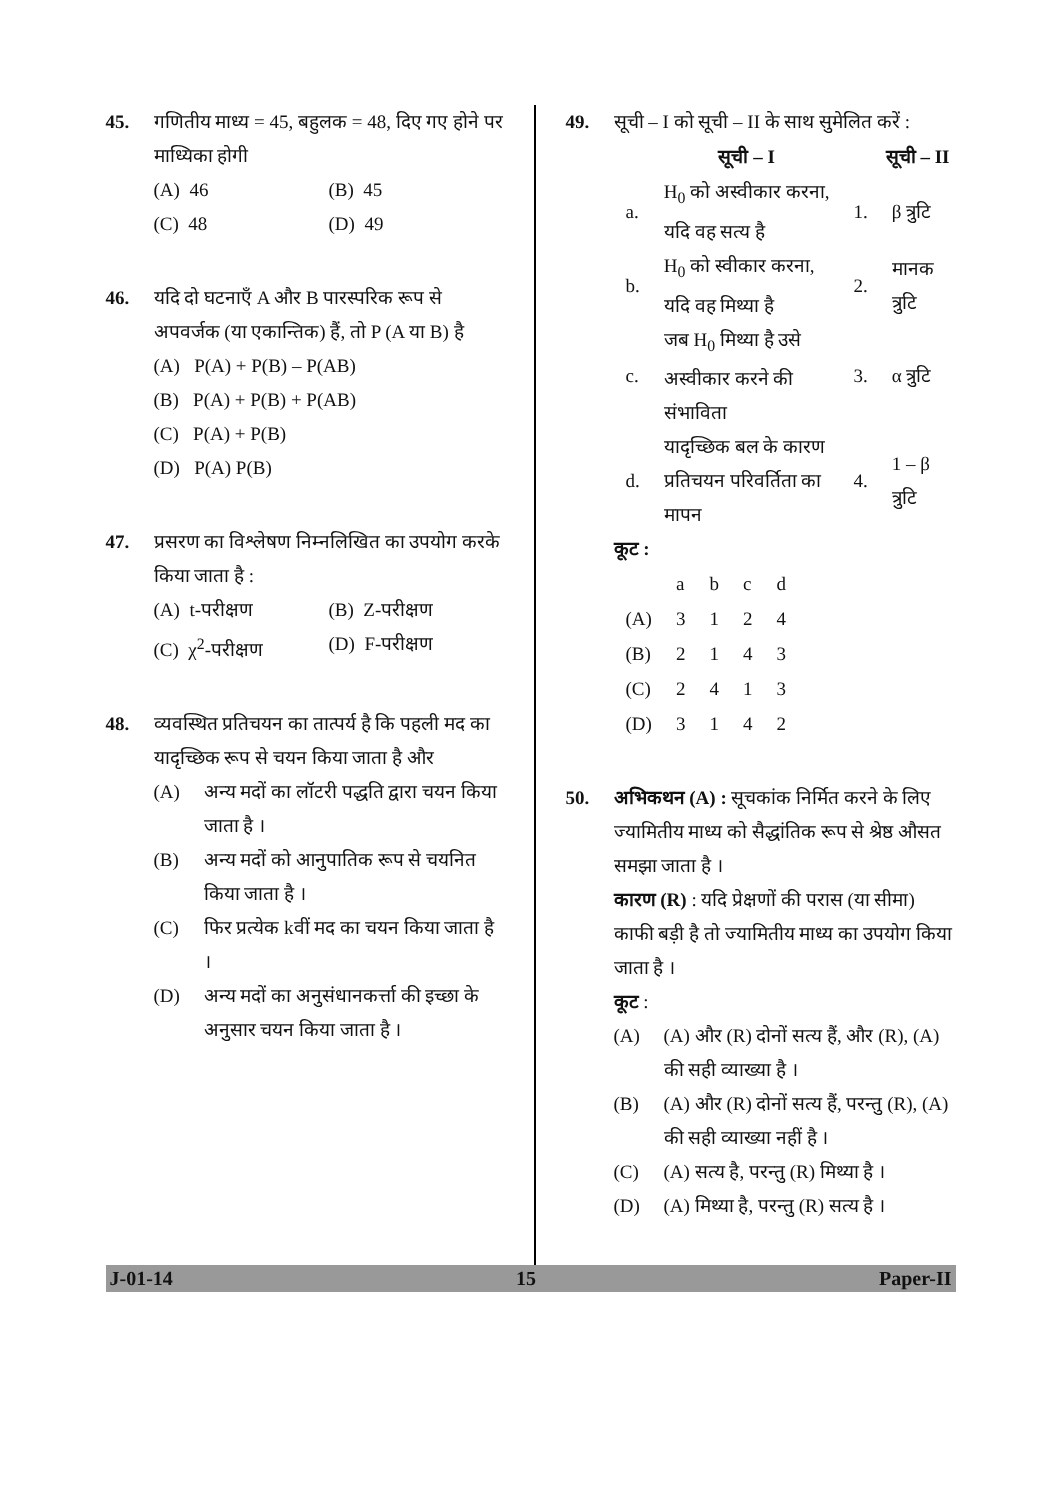45. गणितीय माध्य = 45, बहुलक = 48, दिए गए होने पर माध्यिका होगी
(A) 46 (B) 45
(C) 48 (D) 49
46. यदि दो घटनाएँ A और B पारस्परिक रूप से अपवर्जक (या एकान्तिक) हैं, तो P (A या B) है
(A) P(A) + P(B) – P(AB)
(B) P(A) + P(B) + P(AB)
(C) P(A) + P(B)
(D) P(A) P(B)
47. प्रसरण का विश्लेषण निम्नलिखित का उपयोग करके किया जाता है :
(A) t-परीक्षण (B) Z-परीक्षण
(C) χ<sup>2</sup>-परीक्षण (D) F-परीक्षण
48. व्यवस्थित प्रतिचयन का तात्पर्य है कि पहली मद का यादृच्छिक रूप से चयन किया जाता है और
(A) अन्य मदों का लॉटरी पद्धति द्वारा चयन किया जाता है ।
(B) अन्य मदों को आनुपातिक रूप से चयनित किया जाता है ।
(C) फिर प्रत्येक kवीं मद का चयन किया जाता है ।
(D) अन्य मदों का अनुसंधानकर्त्ता की इच्छा के अनुसार चयन किया जाता है ।
49. सूची – I को सूची – II के साथ सुमेलित करें :
| | सूची – I | | सूची – II |
| --- | --- | --- | --- |
| a. | H<sub>0</sub> को अस्वीकार करना, यदि वह सत्य है | 1. | β त्रुटि |
| b. | H<sub>0</sub> को स्वीकार करना, यदि वह मिथ्या है | 2. | मानक त्रुटि |
| c. | जब H<sub>0</sub> मिथ्या है उसे अस्वीकार करने की संभाविता | 3. | α त्रुटि |
| d. | यादृच्छिक बल के कारण प्रतिचयन परिवर्तिता का मापन | 4. | 1 – β त्रुटि |
कूट :
| | a | b | c | d |
| (A) | 3 | 1 | 2 | 4 |
| (B) | 2 | 1 | 4 | 3 |
| (C) | 2 | 4 | 1 | 3 |
| (D) | 3 | 1 | 4 | 2 |
50. अभिकथन (A) : सूचकांक निर्मित करने के लिए ज्यामितीय माध्य को सैद्धांतिक रूप से श्रेष्ठ औसत समझा जाता है ।
कारण (R) : यदि प्रेक्षणों की परास (या सीमा) काफी बड़ी है तो ज्यामितीय माध्य का उपयोग किया जाता है ।
कूट :
(A) (A) और (R) दोनों सत्य हैं, और (R), (A) की सही व्याख्या है ।
(B) (A) और (R) दोनों सत्य हैं, परन्तु (R), (A) की सही व्याख्या नहीं है ।
(C) (A) सत्य है, परन्तु (R) मिथ्या है ।
(D) (A) मिथ्या है, परन्तु (R) सत्य है ।
J-01-14 15 Paper-II